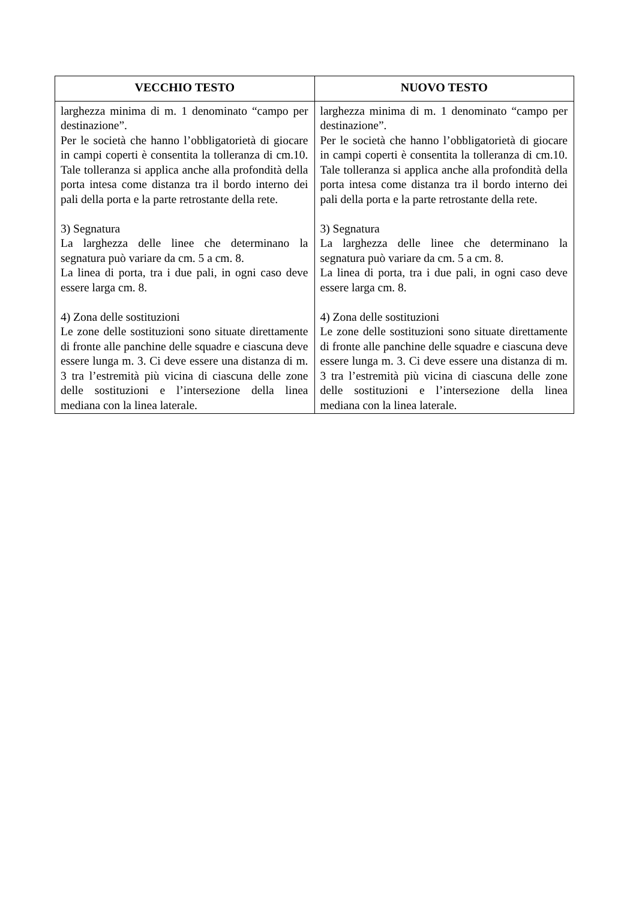| VECCHIO TESTO | NUOVO TESTO |
| --- | --- |
| larghezza minima di m. 1 denominato “campo per destinazione”. Per le società che hanno l’obbligatorietà di giocare in campi coperti è consentita la tolleranza di cm.10. Tale tolleranza si applica anche alla profondità della porta intesa come distanza tra il bordo interno dei pali della porta e la parte retrostante della rete. 3) Segnatura La larghezza delle linee che determinano la segnatura può variare da cm. 5 a cm. 8. La linea di porta, tra i due pali, in ogni caso deve essere larga cm. 8. 4) Zona delle sostituzioni Le zone delle sostituzioni sono situate direttamente di fronte alle panchine delle squadre e ciascuna deve essere lunga m. 3. Ci deve essere una distanza di m. 3 tra l’estremità più vicina di ciascuna delle zone delle sostituzioni e l’intersezione della linea mediana con la linea laterale. | larghezza minima di m. 1 denominato “campo per destinazione”. Per le società che hanno l’obbligatorietà di giocare in campi coperti è consentita la tolleranza di cm.10. Tale tolleranza si applica anche alla profondità della porta intesa come distanza tra il bordo interno dei pali della porta e la parte retrostante della rete. 3) Segnatura La larghezza delle linee che determinano la segnatura può variare da cm. 5 a cm. 8. La linea di porta, tra i due pali, in ogni caso deve essere larga cm. 8. 4) Zona delle sostituzioni Le zone delle sostituzioni sono situate direttamente di fronte alle panchine delle squadre e ciascuna deve essere lunga m. 3. Ci deve essere una distanza di m. 3 tra l’estremità più vicina di ciascuna delle zone delle sostituzioni e l’intersezione della linea mediana con la linea laterale. |